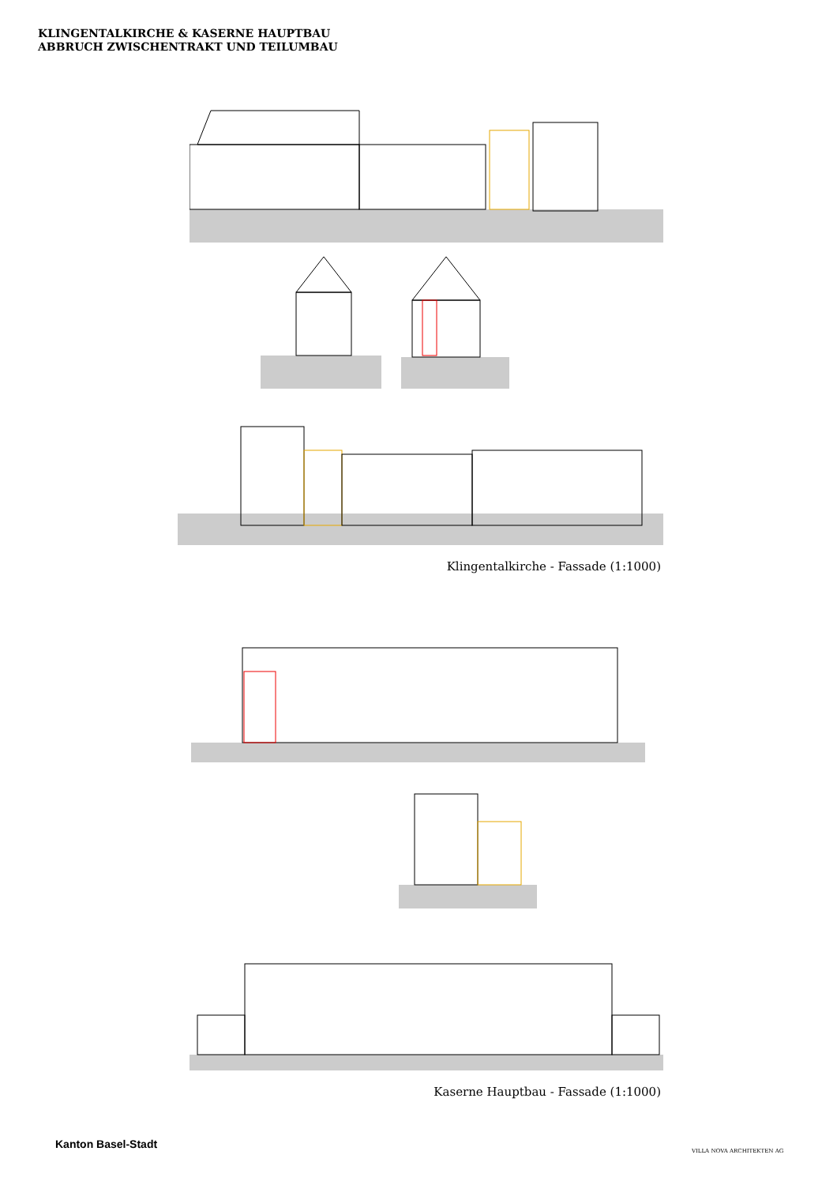KLINGENTALKIRCHE & KASERNE HAUPTBAU
ABBRUCH ZWISCHENTRAKT UND TEILUMBAU
Klingentalkirche - Fassade (1:1000)
Kaserne Hauptbau - Fassade (1:1000)
Kanton Basel-Stadt
VILLA NOVA ARCHITEKTEN AG